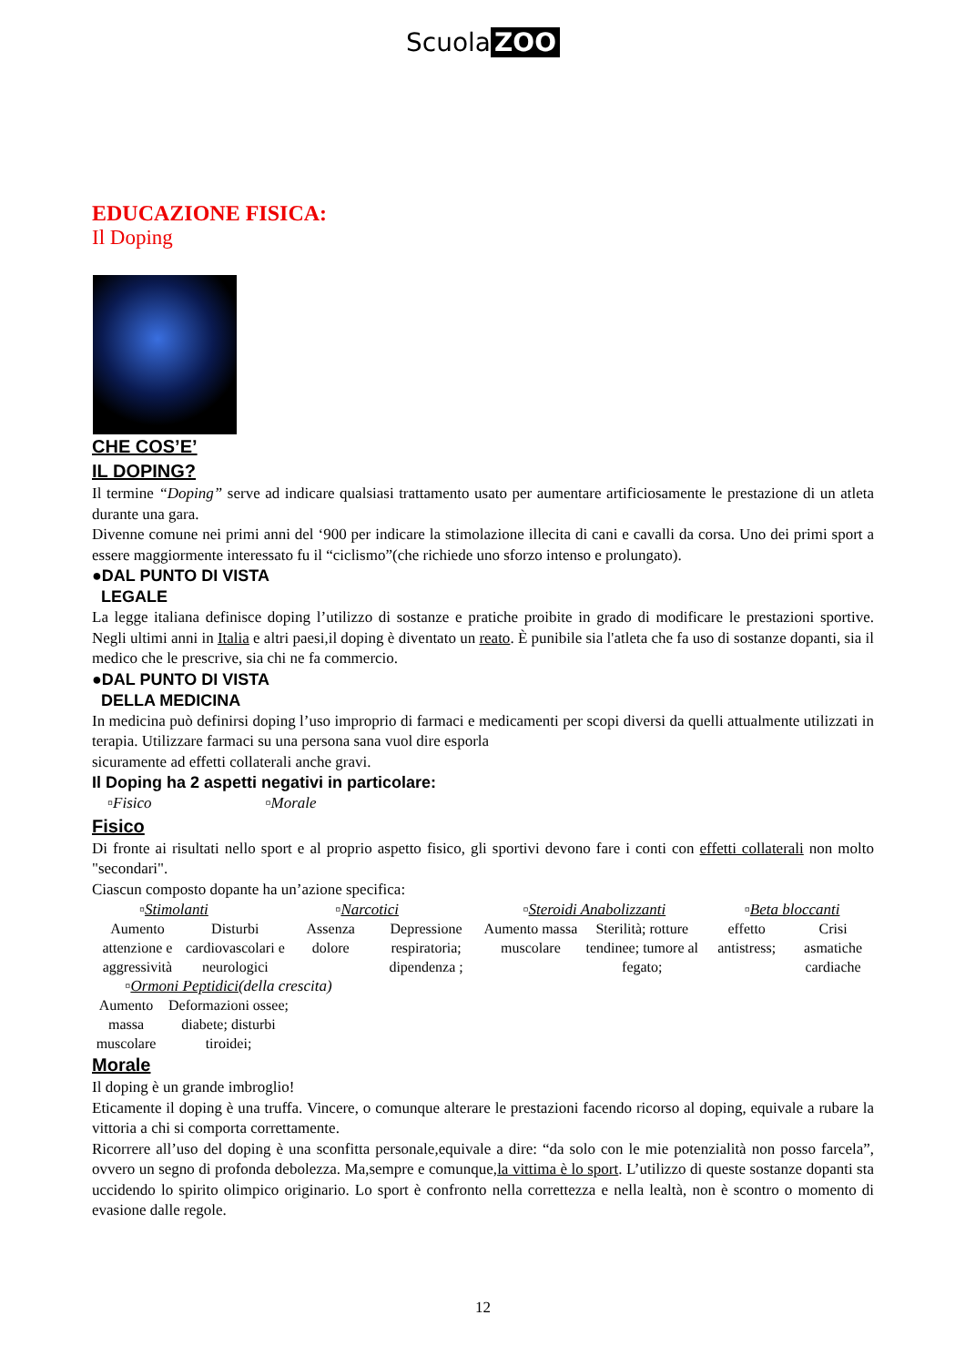Scuola ZOO
EDUCAZIONE FISICA:
Il Doping
CHE COS’E’
IL DOPING?
Il termine “Doping” serve ad indicare qualsiasi trattamento usato per aumentare artificiosamente le prestazione di un atleta durante una gara.
Divenne comune nei primi anni del ‘900 per indicare la stimolazione illecita di cani e cavalli da corsa. Uno dei primi sport a essere maggiormente interessato fu il “ciclismo”(che richiede uno sforzo intenso e prolungato).
●DAL PUNTO DI VISTA
LEGALE
La legge italiana definisce doping l’utilizzo di sostanze e pratiche proibite in grado di modificare le prestazioni sportive. Negli ultimi anni in Italia e altri paesi,il doping è diventato un reato. È punibile sia l'atleta che fa uso di sostanze dopanti, sia il medico che le prescrive, sia chi ne fa commercio.
●DAL PUNTO DI VISTA
DELLA MEDICINA
In medicina può definirsi doping l’uso improprio di farmaci e medicamenti per scopi diversi da quelli attualmente utilizzati in terapia. Utilizzare farmaci su una persona sana vuol dire esporla
sicuramente ad effetti collaterali anche gravi.
Il Doping ha 2 aspetti negativi in particolare:
▫Fisico ▫Morale
Fisico
Di fronte ai risultati nello sport e al proprio aspetto fisico, gli sportivi devono fare i conti con effetti collaterali non molto "secondari".
Ciascun composto dopante ha un’azione specifica:
▫Stimolanti ▫Narcotici ▫Steroidi Anabolizzanti ▫Beta bloccanti
Aumento attenzione e aggressività
Disturbi cardiovascolari e neurologici
Assenza dolore
Depressione respiratoria; dipendenza ;
Aumento massa muscolare
Sterilità; rotture tendinee; tumore al fegato;
effetto antistress;
Crisi asmatiche cardiache
▫Ormoni Peptidici(della crescita)
Aumento massa muscolare
Deformazioni ossee; diabete; disturbi tiroidei;
Morale
Il doping è un grande imbroglio!
Eticamente il doping è una truffa. Vincere, o comunque alterare le prestazioni facendo ricorso al doping, equivale a rubare la vittoria a chi si comporta correttamente.
Ricorrere all’uso del doping è una sconfitta personale,equivale a dire: “da solo con le mie potenzialità non posso farcela”, ovvero un segno di profonda debolezza. Ma,sempre e comunque,la vittima è lo sport. L’utilizzo di queste sostanze dopanti sta uccidendo lo spirito olimpico originario. Lo sport è confronto nella correttezza e nella lealtà, non è scontro o momento di evasione dalle regole.
12